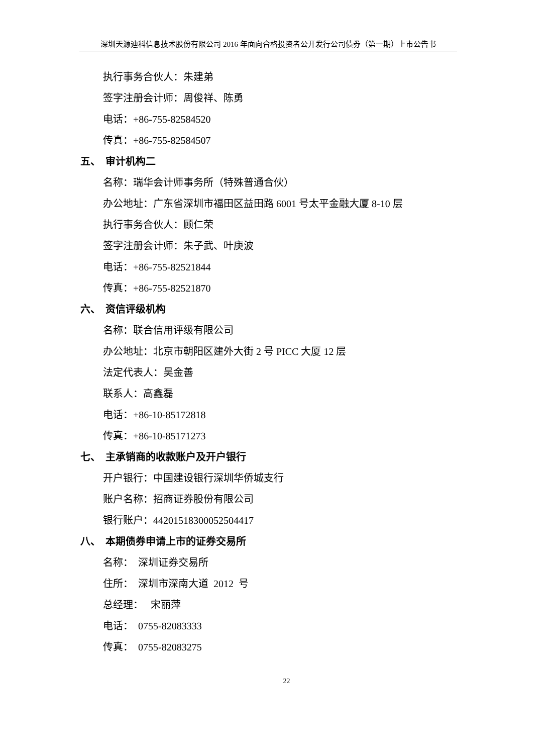深圳天源迪科信息技术股份有限公司 2016 年面向合格投资者公开发行公司债券（第一期）上市公告书
执行事务合伙人：朱建弟
签字注册会计师：周俊祥、陈勇
电话：+86-755-82584520
传真：+86-755-82584507
五、 审计机构二
名称：瑞华会计师事务所（特殊普通合伙）
办公地址：广东省深圳市福田区益田路 6001 号太平金融大厦 8-10 层
执行事务合伙人：顾仁荣
签字注册会计师：朱子武、叶庚波
电话：+86-755-82521844
传真：+86-755-82521870
六、 资信评级机构
名称：联合信用评级有限公司
办公地址：北京市朝阳区建外大街 2 号 PICC 大厦 12 层
法定代表人：吴金善
联系人：高鑫磊
电话：+86-10-85172818
传真：+86-10-85171273
七、 主承销商的收款账户及开户银行
开户银行：中国建设银行深圳华侨城支行
账户名称：招商证券股份有限公司
银行账户：44201518300052504417
八、 本期债券申请上市的证券交易所
名称： 深圳证券交易所
住所： 深圳市深南大道 2012 号
总经理： 宋丽萍
电话： 0755-82083333
传真： 0755-82083275
22